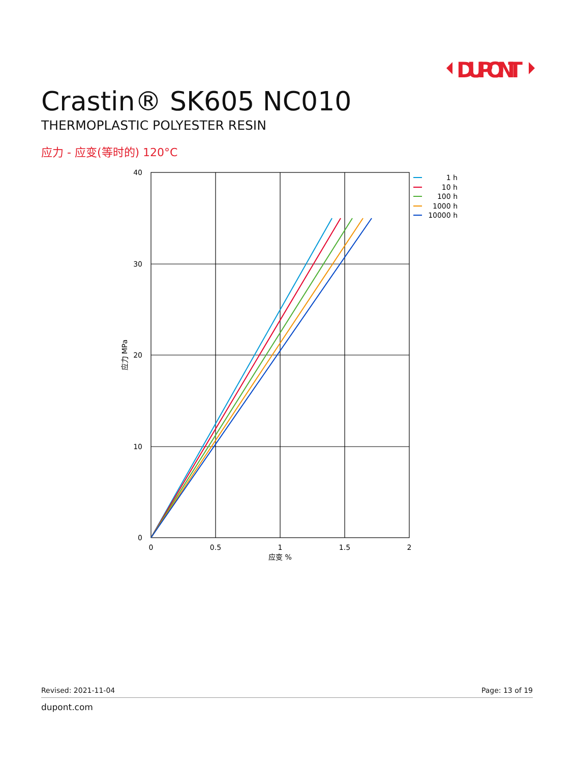DUPONT
Crastin® SK605 NC010
THERMOPLASTIC POLYESTER RESIN
应力 - 应变(等时的) 120°C
40
30
20
10
0
0
0.5
1
1.5
2
应变 %
应力 MPa
1 h
10 h
100 h
1000 h
10000 h
Revised: 2021-11-04 Page: 13 of 19
dupont.com